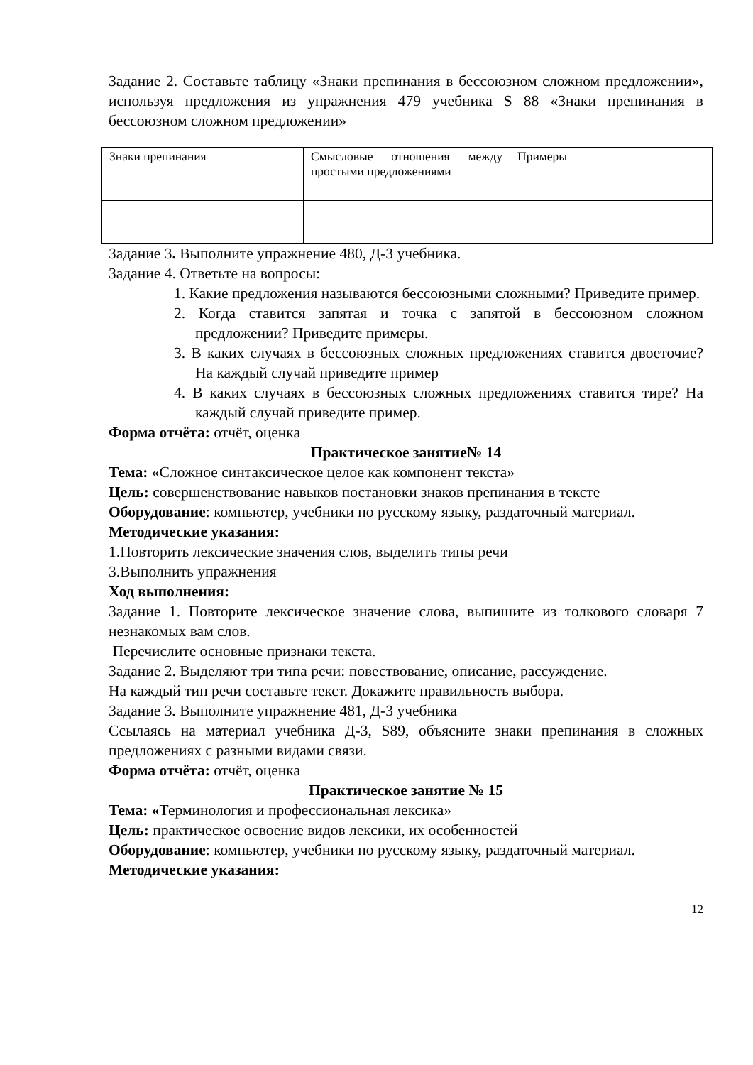Задание 2. Составьте таблицу «Знаки препинания в бессоюзном сложном предложении», используя предложения из упражнения 479 учебника S 88 «Знаки препинания в бессоюзном сложном предложении»
| Знаки препинания | Смысловые отношения между простыми предложениями | Примеры |
Задание 3. Выполните упражнение 480, Д-3 учебника.
Задание 4. Ответьте на вопросы:
1. Какие предложения называются бессоюзными сложными? Приведите пример.
2. Когда ставится запятая и точка с запятой в бессоюзном сложном предложении? Приведите примеры.
3. В каких случаях в бессоюзных сложных предложениях ставится двоеточие? На каждый случай приведите пример
4. В каких случаях в бессоюзных сложных предложениях ставится тире? На каждый случай приведите пример.
Форма отчёта: отчёт, оценка
Практическое занятие№ 14
Тема: «Сложное синтаксическое целое как компонент текста»
Цель: совершенствование навыков постановки знаков препинания в тексте
Оборудование: компьютер, учебники по русскому языку, раздаточный материал.
Методические указания:
1.Повторить лексические значения слов, выделить типы речи
3.Выполнить упражнения
Ход выполнения:
Задание 1. Повторите лексическое значение слова, выпишите из толкового словаря 7 незнакомых вам слов.
Перечислите основные признаки текста.
Задание 2. Выделяют три типа речи: повествование, описание, рассуждение.
На каждый тип речи составьте текст. Докажите правильность выбора.
Задание 3. Выполните упражнение 481, Д-3 учебника
Ссылаясь на материал учебника Д-3, S89, объясните знаки препинания в сложных предложениях с разными видами связи.
Форма отчёта: отчёт, оценка
Практическое занятие № 15
Тема: «Терминология и профессиональная лексика»
Цель: практическое освоение видов лексики, их особенностей
Оборудование: компьютер, учебники по русскому языку, раздаточный материал.
Методические указания:
12